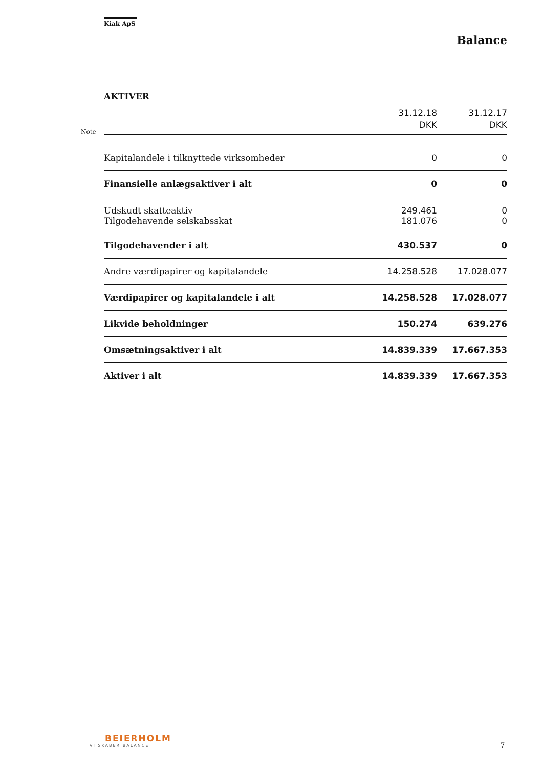Kiak ApS
Balance
AKTIVER
Note
| | 31.12.18 DKK | 31.12.17 DKK |
| Kapitalandele i tilknyttede virksomheder | 0 | 0 |
| Finansielle anlægsaktiver i alt | 0 | 0 |
| Udskudt skatteaktiv | 249.461 | 0 |
| Tilgodehavende selskabsskat | 181.076 | 0 |
| Tilgodehavender i alt | 430.537 | 0 |
| Andre værdipapirer og kapitalandele | 14.258.528 | 17.028.077 |
| Værdipapirer og kapitalandele i alt | 14.258.528 | 17.028.077 |
| Likvide beholdninger | 150.274 | 639.276 |
| Omsætningsaktiver i alt | 14.839.339 | 17.667.353 |
| Aktiver i alt | 14.839.339 | 17.667.353 |
BEIERHOLM
VI SKABER BALANCE
7